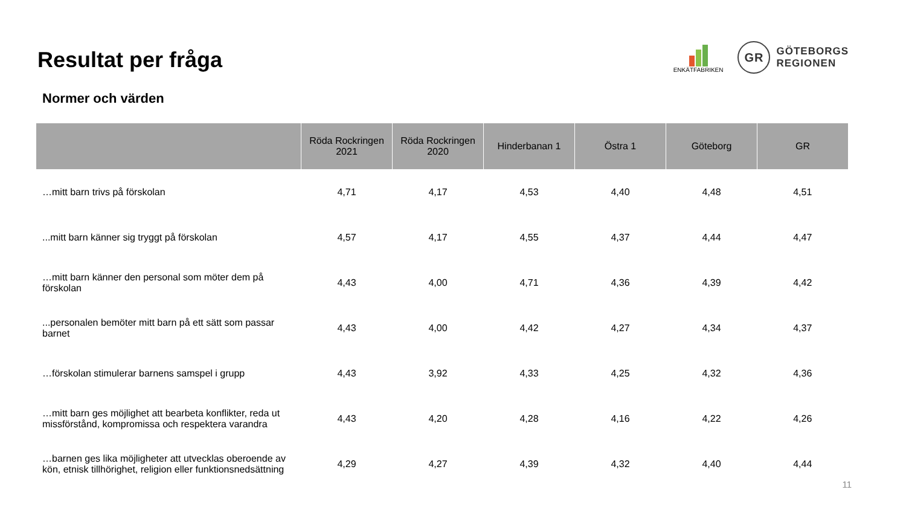Resultat per fråga
ENKÄTFABRIKEN
GR
GÖTEBORGS
REGIONEN
Normer och värden
| | Röda Rockringen 2021 | Röda Rockringen 2020 | Hinderbanan 1 | Östra 1 | Göteborg | GR |
| --- | --- | --- | --- | --- | --- | --- |
| …mitt barn trivs på förskolan | 4,71 | 4,17 | 4,53 | 4,40 | 4,48 | 4,51 |
| ...mitt barn känner sig tryggt på förskolan | 4,57 | 4,17 | 4,55 | 4,37 | 4,44 | 4,47 |
| …mitt barn känner den personal som möter dem på förskolan | 4,43 | 4,00 | 4,71 | 4,36 | 4,39 | 4,42 |
| ...personalen bemöter mitt barn på ett sätt som passar barnet | 4,43 | 4,00 | 4,42 | 4,27 | 4,34 | 4,37 |
| …förskolan stimulerar barnens samspel i grupp | 4,43 | 3,92 | 4,33 | 4,25 | 4,32 | 4,36 |
| …mitt barn ges möjlighet att bearbeta konflikter, reda ut missförstånd, kompromissa och respektera varandra | 4,43 | 4,20 | 4,28 | 4,16 | 4,22 | 4,26 |
| …barnen ges lika möjligheter att utvecklas oberoende av kön, etnisk tillhörighet, religion eller funktionsnedsättning | 4,29 | 4,27 | 4,39 | 4,32 | 4,40 | 4,44 |
11